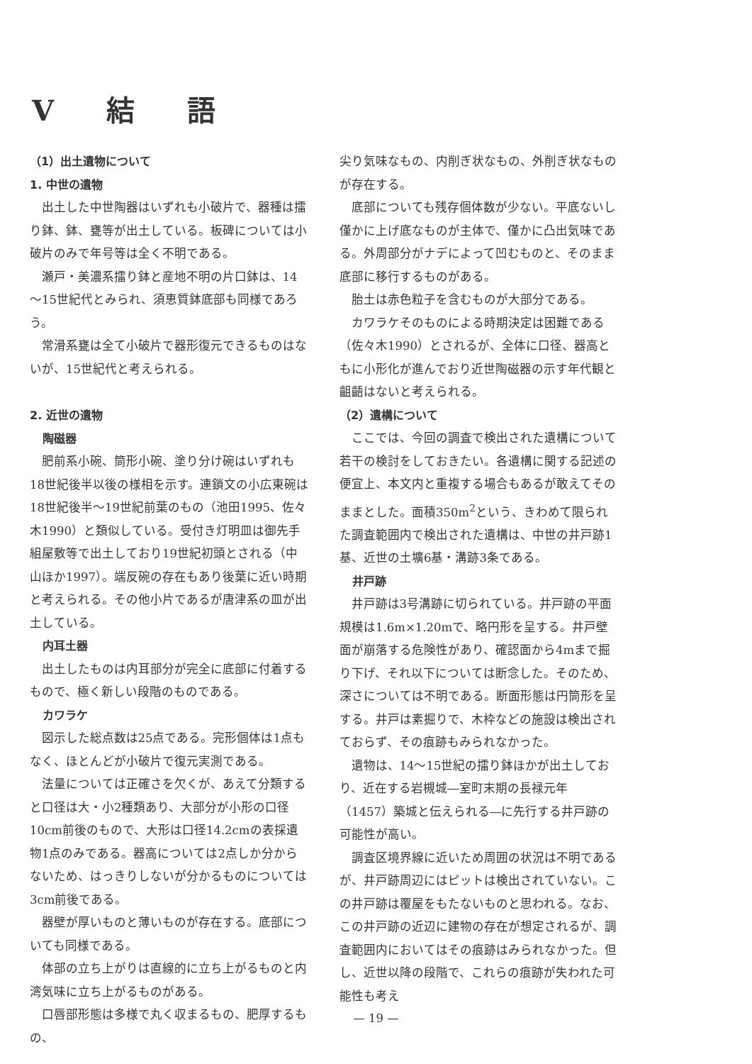V 結 語
（1）出土遺物について
1. 中世の遺物
出土した中世陶器はいずれも小破片で、器種は擂り鉢、鉢、甕等が出土している。板碑については小破片のみで年号等は全く不明である。
瀬戸・美濃系擂り鉢と産地不明の片口鉢は、14～15世紀代とみられ、須恵質鉢底部も同様であろう。
常滑系甕は全て小破片で器形復元できるものはないが、15世紀代と考えられる。
2. 近世の遺物
陶磁器
肥前系小碗、筒形小碗、塗り分け碗はいずれも18世紀後半以後の様相を示す。連鎖文の小広東碗は18世紀後半～19世紀前葉のもの（池田1995、佐々木1990）と類似している。受付き灯明皿は御先手組屋敷等で出土しており19世紀初頭とされる（中山ほか1997）。端反碗の存在もあり後葉に近い時期と考えられる。その他小片であるが唐津系の皿が出土している。
内耳土器
出土したものは内耳部分が完全に底部に付着するもので、極く新しい段階のものである。
カワラケ
図示した総点数は25点である。完形個体は1点もなく、ほとんどが小破片で復元実測である。
法量については正確さを欠くが、あえて分類すると口径は大・小2種類あり、大部分が小形の口径10cm前後のもので、大形は口径14.2cmの表採遺物1点のみである。器高については2点しか分からないため、はっきりしないが分かるものについては3cm前後である。
器壁が厚いものと薄いものが存在する。底部についても同様である。
体部の立ち上がりは直線的に立ち上がるものと内湾気味に立ち上がるものがある。
口唇部形態は多様で丸く収まるもの、肥厚するもの、
尖り気味なもの、内削ぎ状なもの、外削ぎ状なものが存在する。
底部についても残存個体数が少ない。平底ないし僅かに上げ底なものが主体で、僅かに凸出気味である。外周部分がナデによって凹むものと、そのまま底部に移行するものがある。
胎土は赤色粒子を含むものが大部分である。
カワラケそのものによる時期決定は困難である（佐々木1990）とされるが、全体に口径、器高ともに小形化が進んでおり近世陶磁器の示す年代観と齟齬はないと考えられる。
（2）遺構について
ここでは、今回の調査で検出された遺構について若干の検討をしておきたい。各遺構に関する記述の便宜上、本文内と重複する場合もあるが敢えてそのままとした。面積350m<sup>2</sup>という、きわめて限られた調査範囲内で検出された遺構は、中世の井戸跡1基、近世の土壙6基・溝跡3条である。
井戸跡
井戸跡は3号溝跡に切られている。井戸跡の平面規模は1.6m×1.20mで、略円形を呈する。井戸壁面が崩落する危険性があり、確認面から4mまで掘り下げ、それ以下については断念した。そのため、深さについては不明である。断面形態は円筒形を呈する。井戸は素掘りで、木枠などの施設は検出されておらず、その痕跡もみられなかった。
遺物は、14～15世紀の擂り鉢ほかが出土しており、近在する岩槻城―室町末期の長禄元年（1457）築城と伝えられる―に先行する井戸跡の可能性が高い。
調査区境界線に近いため周囲の状況は不明であるが、井戸跡周辺にはピットは検出されていない。この井戸跡は覆屋をもたないものと思われる。なお、この井戸跡の近辺に建物の存在が想定されるが、調査範囲内においてはその痕跡はみられなかった。但し、近世以降の段階で、これらの痕跡が失われた可能性も考え
— 19 —